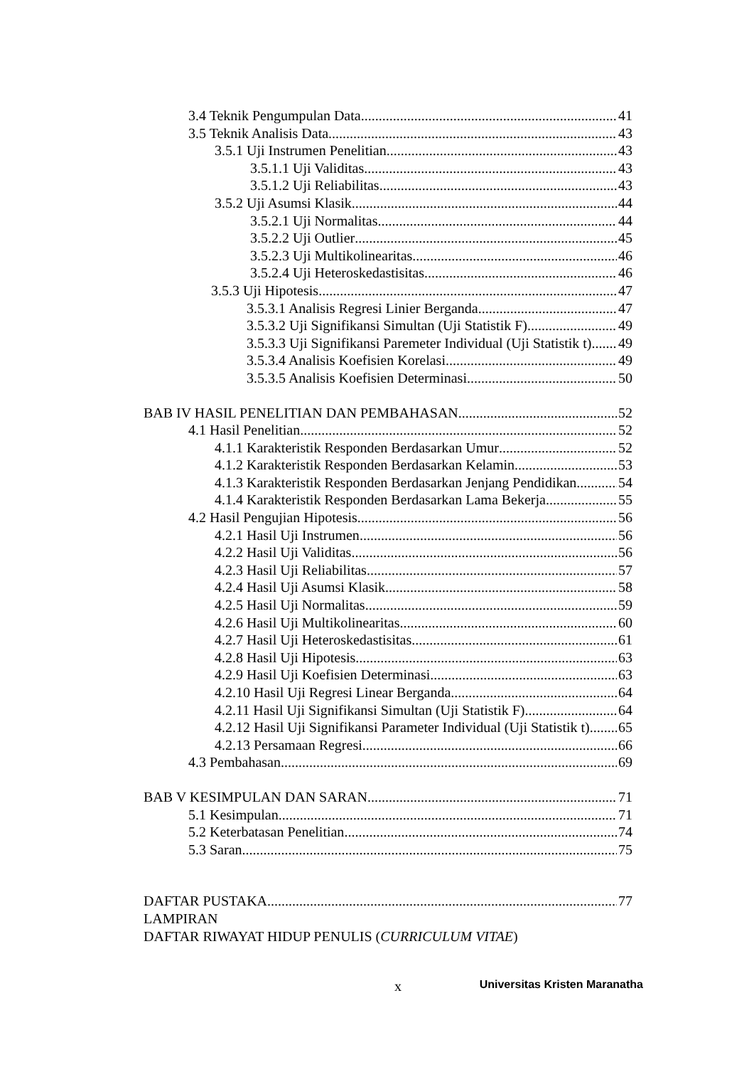3.4 Teknik Pengumpulan Data 41
3.5 Teknik Analisis Data 43
3.5.1 Uji Instrumen Penelitian 43
3.5.1.1 Uji Validitas 43
3.5.1.2 Uji Reliabilitas 43
3.5.2 Uji Asumsi Klasik 44
3.5.2.1 Uji Normalitas 44
3.5.2.2 Uji Outlier 45
3.5.2.3 Uji Multikolinearitas 46
3.5.2.4 Uji Heteroskedastisitas 46
3.5.3 Uji Hipotesis 47
3.5.3.1 Analisis Regresi Linier Berganda 47
3.5.3.2 Uji Signifikansi Simultan (Uji Statistik F) 49
3.5.3.3 Uji Signifikansi Paremeter Individual (Uji Statistik t) 49
3.5.3.4 Analisis Koefisien Korelasi 49
3.5.3.5 Analisis Koefisien Determinasi 50
BAB IV HASIL PENELITIAN DAN PEMBAHASAN 52
4.1 Hasil Penelitian 52
4.1.1 Karakteristik Responden Berdasarkan Umur 52
4.1.2 Karakteristik Responden Berdasarkan Kelamin 53
4.1.3 Karakteristik Responden Berdasarkan Jenjang Pendidikan 54
4.1.4 Karakteristik Responden Berdasarkan Lama Bekerja 55
4.2 Hasil Pengujian Hipotesis 56
4.2.1 Hasil Uji Instrumen 56
4.2.2 Hasil Uji Validitas 56
4.2.3 Hasil Uji Reliabilitas 57
4.2.4 Hasil Uji Asumsi Klasik 58
4.2.5 Hasil Uji Normalitas 59
4.2.6 Hasil Uji Multikolinearitas 60
4.2.7 Hasil Uji Heteroskedastisitas 61
4.2.8 Hasil Uji Hipotesis 63
4.2.9 Hasil Uji Koefisien Determinasi 63
4.2.10 Hasil Uji Regresi Linear Berganda 64
4.2.11 Hasil Uji Signifikansi Simultan (Uji Statistik F) 64
4.2.12 Hasil Uji Signifikansi Parameter Individual (Uji Statistik t) 65
4.2.13 Persamaan Regresi 66
4.3 Pembahasan 69
BAB V KESIMPULAN DAN SARAN 71
5.1 Kesimpulan 71
5.2 Keterbatasan Penelitian 74
5.3 Saran 75
DAFTAR PUSTAKA 77
LAMPIRAN
DAFTAR RIWAYAT HIDUP PENULIS (CURRICULUM VITAE)
x Universitas Kristen Maranatha